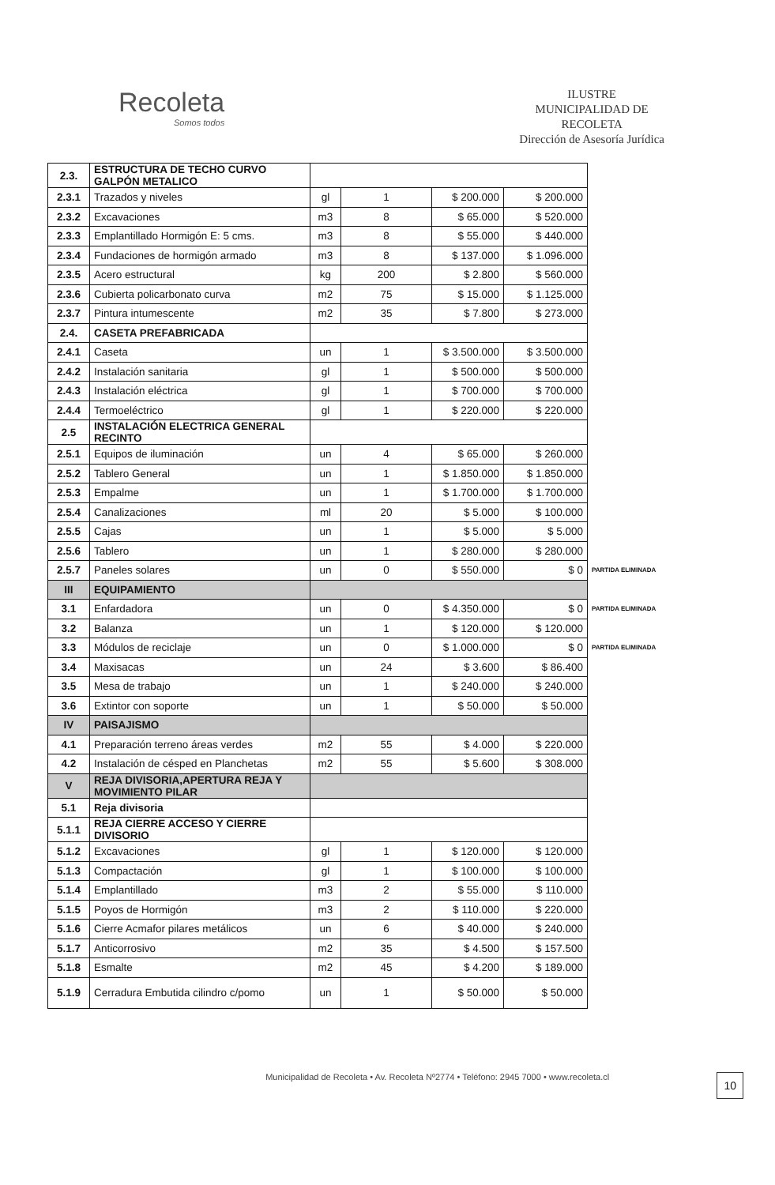Recoleta
Somos todos
ILUSTRE
MUNICIPALIDAD DE
RECOLETA
Dirección de Asesoría Jurídica
| 2.3. | ESTRUCTURA DE TECHO CURVO GALPÓN METALICO | | | | | |
| 2.3.1 | Trazados y niveles | gl | 1 | $ 200.000 | $ 200.000 | |
| 2.3.2 | Excavaciones | m3 | 8 | $ 65.000 | $ 520.000 | |
| 2.3.3 | Emplantillado Hormigón E: 5 cms. | m3 | 8 | $ 55.000 | $ 440.000 | |
| 2.3.4 | Fundaciones de hormigón armado | m3 | 8 | $ 137.000 | $ 1.096.000 | |
| 2.3.5 | Acero estructural | kg | 200 | $ 2.800 | $ 560.000 | |
| 2.3.6 | Cubierta policarbonato curva | m2 | 75 | $ 15.000 | $ 1.125.000 | |
| 2.3.7 | Pintura intumescente | m2 | 35 | $ 7.800 | $ 273.000 | |
| 2.4. | CASETA PREFABRICADA | | | | | |
| 2.4.1 | Caseta | un | 1 | $ 3.500.000 | $ 3.500.000 | |
| 2.4.2 | Instalación sanitaria | gl | 1 | $ 500.000 | $ 500.000 | |
| 2.4.3 | Instalación eléctrica | gl | 1 | $ 700.000 | $ 700.000 | |
| 2.4.4 | Termoeléctrico | gl | 1 | $ 220.000 | $ 220.000 | |
| 2.5 | INSTALACIÓN ELECTRICA GENERAL RECINTO | | | | | |
| 2.5.1 | Equipos de iluminación | un | 4 | $ 65.000 | $ 260.000 | |
| 2.5.2 | Tablero General | un | 1 | $ 1.850.000 | $ 1.850.000 | |
| 2.5.3 | Empalme | un | 1 | $ 1.700.000 | $ 1.700.000 | |
| 2.5.4 | Canalizaciones | ml | 20 | $ 5.000 | $ 100.000 | |
| 2.5.5 | Cajas | un | 1 | $ 5.000 | $ 5.000 | |
| 2.5.6 | Tablero | un | 1 | $ 280.000 | $ 280.000 | |
| 2.5.7 | Paneles solares | un | 0 | $ 550.000 | $ 0 | PARTIDA ELIMINADA |
| III | EQUIPAMIENTO | | | | | |
| 3.1 | Enfardadora | un | 0 | $ 4.350.000 | $ 0 | PARTIDA ELIMINADA |
| 3.2 | Balanza | un | 1 | $ 120.000 | $ 120.000 | |
| 3.3 | Módulos de reciclaje | un | 0 | $ 1.000.000 | $ 0 | PARTIDA ELIMINADA |
| 3.4 | Maxisacas | un | 24 | $ 3.600 | $ 86.400 | |
| 3.5 | Mesa de trabajo | un | 1 | $ 240.000 | $ 240.000 | |
| 3.6 | Extintor con soporte | un | 1 | $ 50.000 | $ 50.000 | |
| IV | PAISAJISMO | | | | | |
| 4.1 | Preparación terreno áreas verdes | m2 | 55 | $ 4.000 | $ 220.000 | |
| 4.2 | Instalación de césped en Planchetas | m2 | 55 | $ 5.600 | $ 308.000 | |
| V | REJA DIVISORIA,APERTURA REJA Y MOVIMIENTO PILAR | | | | | |
| 5.1 | Reja divisoria | | | | | |
| 5.1.1 | REJA CIERRE ACCESO Y CIERRE DIVISORIO | | | | | |
| 5.1.2 | Excavaciones | gl | 1 | $ 120.000 | $ 120.000 | |
| 5.1.3 | Compactación | gl | 1 | $ 100.000 | $ 100.000 | |
| 5.1.4 | Emplantillado | m3 | 2 | $ 55.000 | $ 110.000 | |
| 5.1.5 | Poyos de Hormigón | m3 | 2 | $ 110.000 | $ 220.000 | |
| 5.1.6 | Cierre Acmafor pilares metálicos | un | 6 | $ 40.000 | $ 240.000 | |
| 5.1.7 | Anticorrosivo | m2 | 35 | $ 4.500 | $ 157.500 | |
| 5.1.8 | Esmalte | m2 | 45 | $ 4.200 | $ 189.000 | |
| 5.1.9 | Cerradura Embutida cilindro c/pomo | un | 1 | $ 50.000 | $ 50.000 | |
10
Municipalidad de Recoleta • Av. Recoleta Nº2774 • Teléfono: 2945 7000 • www.recoleta.cl